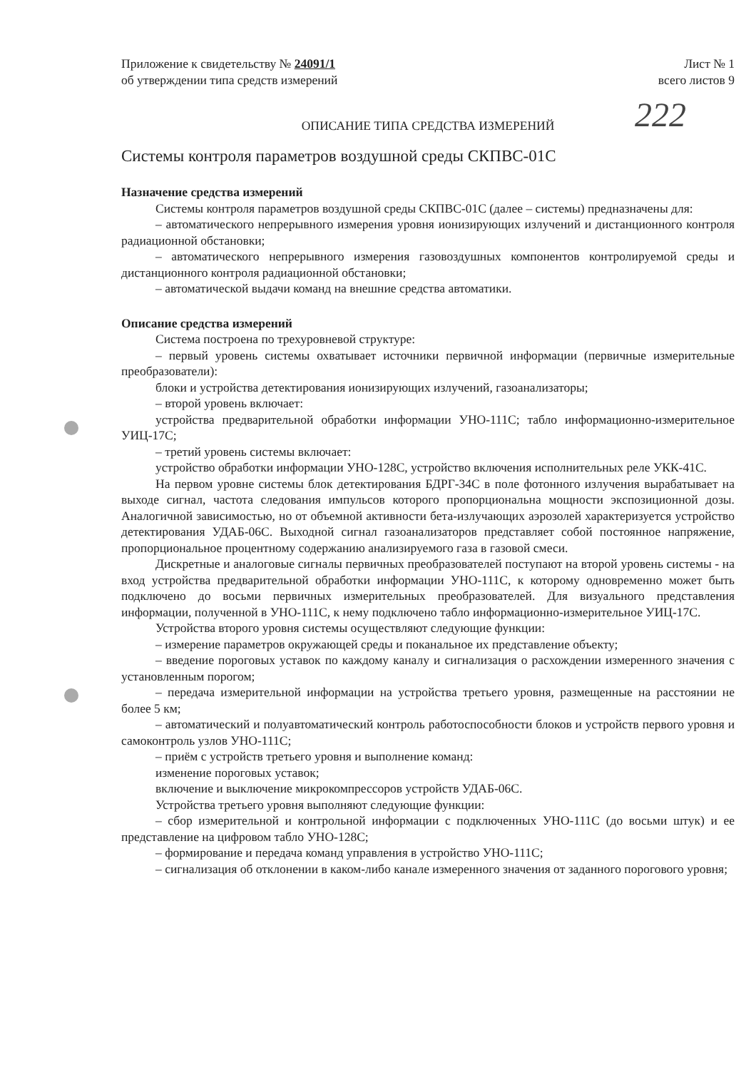222
Приложение к свидетельству № 24091/1
об утверждении типа средств измерений
Лист № 1
всего листов 9
ОПИСАНИЕ ТИПА СРЕДСТВА ИЗМЕРЕНИЙ
Системы контроля параметров воздушной среды СКПВС-01С
Назначение средства измерений
Системы контроля параметров воздушной среды СКПВС-01С (далее – системы) предназначены для:
– автоматического непрерывного измерения уровня ионизирующих излучений и дистанционного контроля радиационной обстановки;
– автоматического непрерывного измерения газовоздушных компонентов контролируемой среды и дистанционного контроля радиационной обстановки;
– автоматической выдачи команд на внешние средства автоматики.
Описание средства измерений
Система построена по трехуровневой структуре:
– первый уровень системы охватывает источники первичной информации (первичные измерительные преобразователи):
блоки и устройства детектирования ионизирующих излучений, газоанализаторы;
– второй уровень включает:
устройства предварительной обработки информации УНО-111С; табло информационно-измерительное УИЦ-17С;
– третий уровень системы включает:
устройство обработки информации УНО-128С, устройство включения исполнительных реле УКК-41С.
На первом уровне системы блок детектирования БДРГ-34С в поле фотонного излучения вырабатывает на выходе сигнал, частота следования импульсов которого пропорциональна мощности экспозиционной дозы. Аналогичной зависимостью, но от объемной активности бета-излучающих аэрозолей характеризуется устройство детектирования УДАБ-06С. Выходной сигнал газоанализаторов представляет собой постоянное напряжение, пропорциональное процентному содержанию анализируемого газа в газовой смеси.
Дискретные и аналоговые сигналы первичных преобразователей поступают на второй уровень системы - на вход устройства предварительной обработки информации УНО-111С, к которому одновременно может быть подключено до восьми первичных измерительных преобразователей. Для визуального представления информации, полученной в УНО-111С, к нему подключено табло информационно-измерительное УИЦ-17С.
Устройства второго уровня системы осуществляют следующие функции:
– измерение параметров окружающей среды и поканальное их представление объекту;
– введение пороговых уставок по каждому каналу и сигнализация о расхождении измеренного значения с установленным порогом;
– передача измерительной информации на устройства третьего уровня, размещенные на расстоянии не более 5 км;
– автоматический и полуавтоматический контроль работоспособности блоков и устройств первого уровня и самоконтроль узлов УНО-111С;
– приём с устройств третьего уровня и выполнение команд:
изменение пороговых уставок;
включение и выключение микрокомпрессоров устройств УДАБ-06С.
Устройства третьего уровня выполняют следующие функции:
– сбор измерительной и контрольной информации с подключенных УНО-111С (до восьми штук) и ее представление на цифровом табло УНО-128С;
– формирование и передача команд управления в устройство УНО-111С;
– сигнализация об отклонении в каком-либо канале измеренного значения от заданного порогового уровня;